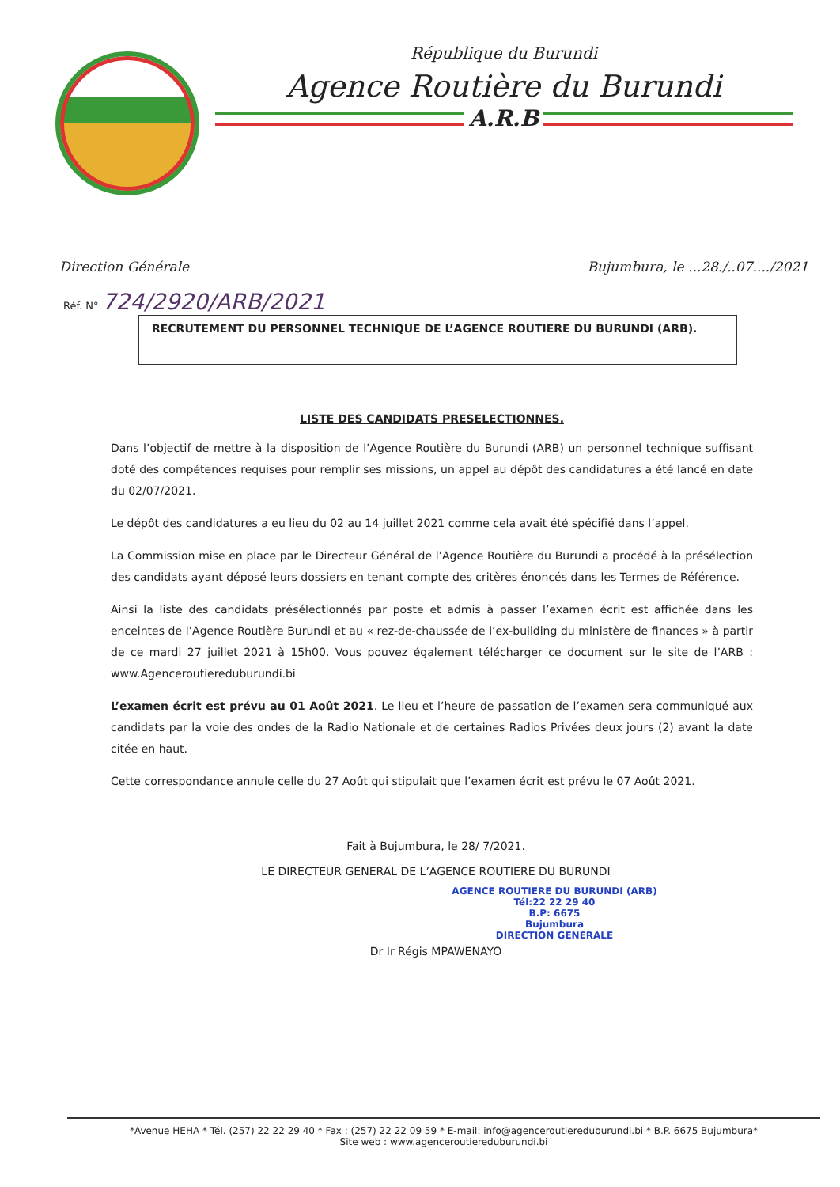République du Burundi
Agence Routière du Burundi
A.R.B
Direction Générale Bujumbura, le ...28./..07..../2021
Réf. N° 724/2920/ARB/2021
RECRUTEMENT DU PERSONNEL TECHNIQUE DE L’AGENCE ROUTIERE DU BURUNDI (ARB).
LISTE DES CANDIDATS PRESELECTIONNES.
Dans l’objectif de mettre à la disposition de l’Agence Routière du Burundi (ARB) un personnel technique suffisant doté des compétences requises pour remplir ses missions, un appel au dépôt des candidatures a été lancé en date du 02/07/2021.
Le dépôt des candidatures a eu lieu du 02 au 14 juillet 2021 comme cela avait été spécifié dans l’appel.
La Commission mise en place par le Directeur Général de l’Agence Routière du Burundi a procédé à la présélection des candidats ayant déposé leurs dossiers en tenant compte des critères énoncés dans les Termes de Référence.
Ainsi la liste des candidats présélectionnés par poste et admis à passer l’examen écrit est affichée dans les enceintes de l’Agence Routière Burundi et au « rez-de-chaussée de l’ex-building du ministère de finances » à partir de ce mardi 27 juillet 2021 à 15h00. Vous pouvez également télécharger ce document sur le site de l’ARB : www.Agenceroutiereduburundi.bi
L’examen écrit est prévu au 01 Août 2021. Le lieu et l’heure de passation de l’examen sera communiqué aux candidats par la voie des ondes de la Radio Nationale et de certaines Radios Privées deux jours (2) avant la date citée en haut.
Cette correspondance annule celle du 27 Août qui stipulait que l’examen écrit est prévu le 07 Août 2021.
Fait à Bujumbura, le 28/ 7/2021.
LE DIRECTEUR GENERAL DE L’AGENCE ROUTIERE DU BURUNDI
AGENCE ROUTIERE DU BURUNDI (ARB)
Tél:22 22 29 40
B.P: 6675
Bujumbura
DIRECTION GENERALE
Dr Ir Régis MPAWENAYO
*Avenue HEHA * Tél. (257) 22 22 29 40 * Fax : (257) 22 22 09 59 * E-mail: info@agenceroutiereduburundi.bi * B.P. 6675 Bujumbura*
Site web : www.agenceroutiereduburundi.bi